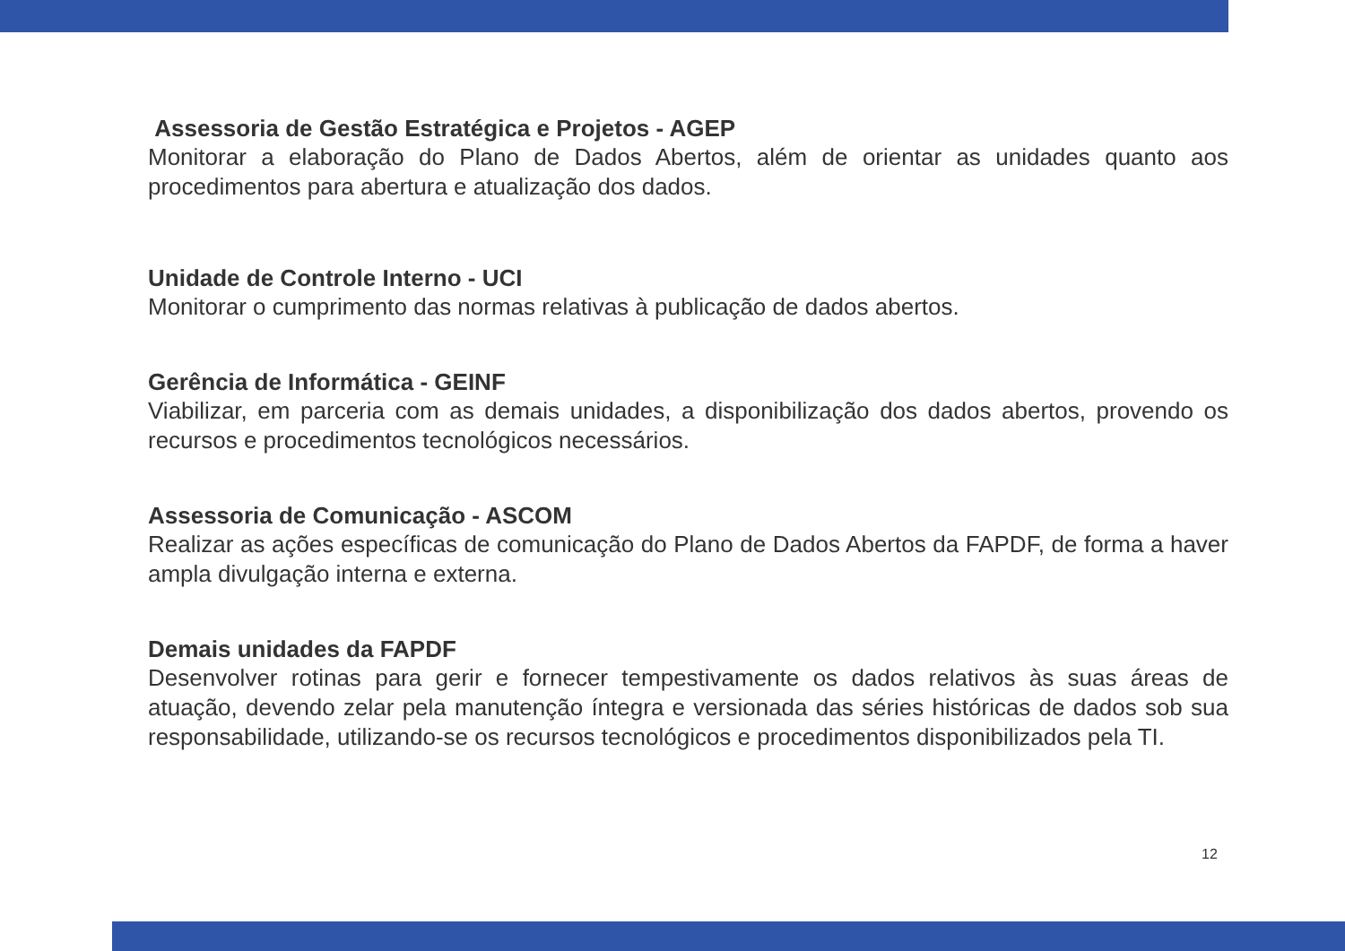Assessoria de Gestão Estratégica e Projetos - AGEP
Monitorar a elaboração do Plano de Dados Abertos, além de orientar as unidades quanto aos procedimentos para abertura e atualização dos dados.
Unidade de Controle Interno - UCI
Monitorar o cumprimento das normas relativas à publicação de dados abertos.
Gerência de Informática - GEINF
Viabilizar, em parceria com as demais unidades, a disponibilização dos dados abertos, provendo os recursos e procedimentos tecnológicos necessários.
Assessoria de Comunicação - ASCOM
Realizar as ações específicas de comunicação do Plano de Dados Abertos da FAPDF, de forma a haver ampla divulgação interna e externa.
Demais unidades da FAPDF
Desenvolver rotinas para gerir e fornecer tempestivamente os dados relativos às suas áreas de atuação, devendo zelar pela manutenção íntegra e versionada das séries históricas de dados sob sua responsabilidade, utilizando-se os recursos tecnológicos e procedimentos disponibilizados pela TI.
12